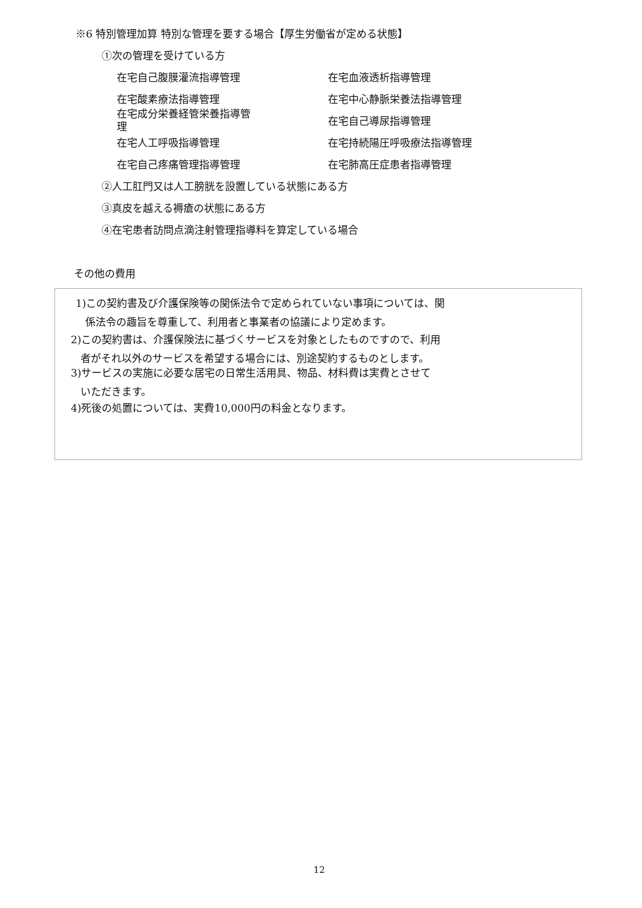※6 特別管理加算 特別な管理を要する場合【厚生労働省が定める状態】
①次の管理を受けている方
在宅自己腹膜灌流指導管理 在宅血液透析指導管理
在宅酸素療法指導管理 在宅中心静脈栄養法指導管理
在宅成分栄養経管栄養指導管
理
在宅自己導尿指導管理
在宅人工呼吸指導管理 在宅持続陽圧呼吸療法指導管理
在宅自己疼痛管理指導管理 在宅肺高圧症患者指導管理
②人工肛門又は人工膀胱を設置している状態にある方
③真皮を越える褥瘡の状態にある方
④在宅患者訪問点滴注射管理指導料を算定している場合
その他の費用
1)この契約書及び介護保険等の関係法令で定められていない事項については、関
係法令の趣旨を尊重して、利用者と事業者の協議により定めます。
2)この契約書は、介護保険法に基づくサービスを対象としたものですので、利用
者がそれ以外のサービスを希望する場合には、別途契約するものとします。
3)サービスの実施に必要な居宅の日常生活用具、物品、材料費は実費とさせて
いただきます。
4)死後の処置については、実費10,000円の料金となります。
12